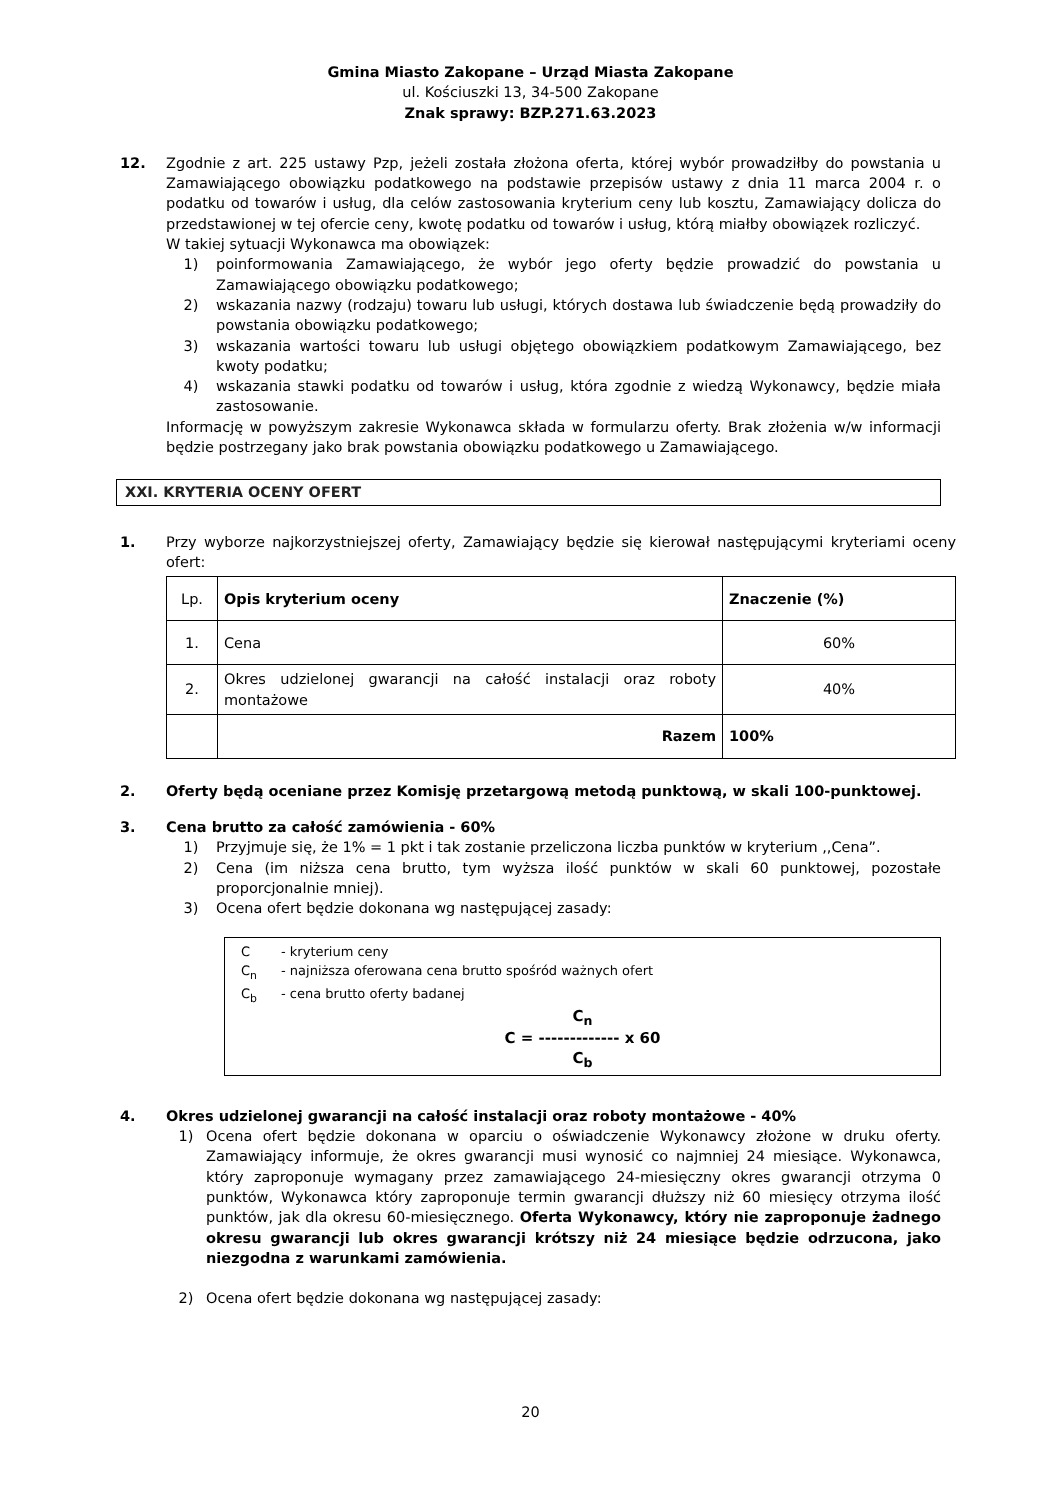Gmina Miasto Zakopane – Urząd Miasta Zakopane
ul. Kościuszki 13, 34-500 Zakopane
Znak sprawy: BZP.271.63.2023
12. Zgodnie z art. 225 ustawy Pzp, jeżeli została złożona oferta, której wybór prowadziłby do powstania u Zamawiającego obowiązku podatkowego na podstawie przepisów ustawy z dnia 11 marca 2004 r. o podatku od towarów i usług, dla celów zastosowania kryterium ceny lub kosztu, Zamawiający dolicza do przedstawionej w tej ofercie ceny, kwotę podatku od towarów i usług, którą miałby obowiązek rozliczyć.
W takiej sytuacji Wykonawca ma obowiązek:
1) poinformowania Zamawiającego, że wybór jego oferty będzie prowadzić do powstania u Zamawiającego obowiązku podatkowego;
2) wskazania nazwy (rodzaju) towaru lub usługi, których dostawa lub świadczenie będą prowadziły do powstania obowiązku podatkowego;
3) wskazania wartości towaru lub usługi objętego obowiązkiem podatkowym Zamawiającego, bez kwoty podatku;
4) wskazania stawki podatku od towarów i usług, która zgodnie z wiedzą Wykonawcy, będzie miała zastosowanie.
Informację w powyższym zakresie Wykonawca składa w formularzu oferty. Brak złożenia w/w informacji będzie postrzegany jako brak powstania obowiązku podatkowego u Zamawiającego.
XXI. KRYTERIA OCENY OFERT
1. Przy wyborze najkorzystniejszej oferty, Zamawiający będzie się kierował następującymi kryteriami oceny ofert:
| Lp. | Opis kryterium oceny | Znaczenie (%) |
| 1. | Cena | 60% |
| 2. | Okres udzielonej gwarancji na całość instalacji oraz roboty montażowe | 40% |
| | Razem | 100% |
2. Oferty będą oceniane przez Komisję przetargową metodą punktową, w skali 100-punktowej.
3. Cena brutto za całość zamówienia - 60%
1) Przyjmuje się, że 1% = 1 pkt i tak zostanie przeliczona liczba punktów w kryterium ,,Cena”.
2) Cena (im niższa cena brutto, tym wyższa ilość punktów w skali 60 punktowej, pozostałe proporcjonalnie mniej).
3) Ocena ofert będzie dokonana wg następującej zasady:
C - kryterium ceny
C<sub>n</sub> - najniższa oferowana cena brutto spośród ważnych ofert
C<sub>b</sub> - cena brutto oferty badanej
C<sub>n</sub>
C = ------------- x 60
C<sub>b</sub>
4. Okres udzielonej gwarancji na całość instalacji oraz roboty montażowe - 40%
1) Ocena ofert będzie dokonana w oparciu o oświadczenie Wykonawcy złożone w druku oferty. Zamawiający informuje, że okres gwarancji musi wynosić co najmniej 24 miesiące. Wykonawca, który zaproponuje wymagany przez zamawiającego 24-miesięczny okres gwarancji otrzyma 0 punktów, Wykonawca który zaproponuje termin gwarancji dłuższy niż 60 miesięcy otrzyma ilość punktów, jak dla okresu 60-miesięcznego. Oferta Wykonawcy, który nie zaproponuje żadnego okresu gwarancji lub okres gwarancji krótszy niż 24 miesiące będzie odrzucona, jako niezgodna z warunkami zamówienia.
2) Ocena ofert będzie dokonana wg następującej zasady:
20